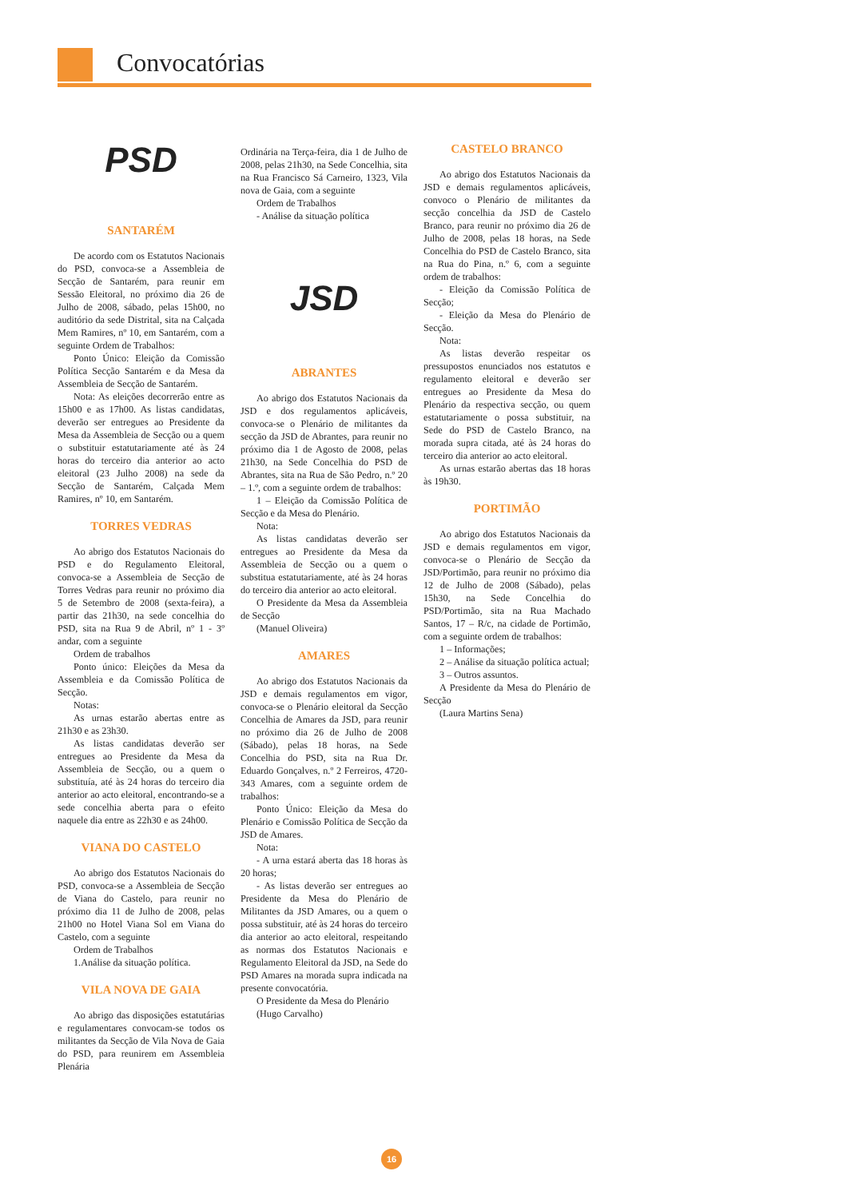Convocatórias
PSD
SANTARÉM
De acordo com os Estatutos Nacionais do PSD, convoca-se a Assembleia de Secção de Santarém, para reunir em Sessão Eleitoral, no próximo dia 26 de Julho de 2008, sábado, pelas 15h00, no auditório da sede Distrital, sita na Calçada Mem Ramires, nº 10, em Santarém, com a seguinte Ordem de Trabalhos:
Ponto Único: Eleição da Comissão Política Secção Santarém e da Mesa da Assembleia de Secção de Santarém.
Nota: As eleições decorrerão entre as 15h00 e as 17h00. As listas candidatas, deverão ser entregues ao Presidente da Mesa da Assembleia de Secção ou a quem o substituir estatutariamente até às 24 horas do terceiro dia anterior ao acto eleitoral (23 Julho 2008) na sede da Secção de Santarém, Calçada Mem Ramires, nº 10, em Santarém.
TORRES VEDRAS
Ao abrigo dos Estatutos Nacionais do PSD e do Regulamento Eleitoral, convoca-se a Assembleia de Secção de Torres Vedras para reunir no próximo dia 5 de Setembro de 2008 (sexta-feira), a partir das 21h30, na sede concelhia do PSD, sita na Rua 9 de Abril, nº 1 - 3º andar, com a seguinte
Ordem de trabalhos
Ponto único: Eleições da Mesa da Assembleia e da Comissão Política de Secção.
Notas:
As urnas estarão abertas entre as 21h30 e as 23h30.
As listas candidatas deverão ser entregues ao Presidente da Mesa da Assembleia de Secção, ou a quem o substituía, até às 24 horas do terceiro dia anterior ao acto eleitoral, encontrando-se a sede concelhia aberta para o efeito naquele dia entre as 22h30 e as 24h00.
VIANA DO CASTELO
Ao abrigo dos Estatutos Nacionais do PSD, convoca-se a Assembleia de Secção de Viana do Castelo, para reunir no próximo dia 11 de Julho de 2008, pelas 21h00 no Hotel Viana Sol em Viana do Castelo, com a seguinte
Ordem de Trabalhos
1.Análise da situação política.
VILA NOVA DE GAIA
Ao abrigo das disposições estatutárias e regulamentares convocam-se todos os militantes da Secção de Vila Nova de Gaia do PSD, para reunirem em Assembleia Plenária
Ordinária na Terça-feira, dia 1 de Julho de 2008, pelas 21h30, na Sede Concelhia, sita na Rua Francisco Sá Carneiro, 1323, Vila nova de Gaia, com a seguinte
Ordem de Trabalhos
- Análise da situação política
JSD
ABRANTES
Ao abrigo dos Estatutos Nacionais da JSD e dos regulamentos aplicáveis, convoca-se o Plenário de militantes da secção da JSD de Abrantes, para reunir no próximo dia 1 de Agosto de 2008, pelas 21h30, na Sede Concelhia do PSD de Abrantes, sita na Rua de São Pedro, n.º 20 – 1.º, com a seguinte ordem de trabalhos:
1 – Eleição da Comissão Política de Secção e da Mesa do Plenário.
Nota:
As listas candidatas deverão ser entregues ao Presidente da Mesa da Assembleia de Secção ou a quem o substitua estatutariamente, até às 24 horas do terceiro dia anterior ao acto eleitoral.
O Presidente da Mesa da Assembleia de Secção
(Manuel Oliveira)
AMARES
Ao abrigo dos Estatutos Nacionais da JSD e demais regulamentos em vigor, convoca-se o Plenário eleitoral da Secção Concelhia de Amares da JSD, para reunir no próximo dia 26 de Julho de 2008 (Sábado), pelas 18 horas, na Sede Concelhia do PSD, sita na Rua Dr. Eduardo Gonçalves, n.º 2 Ferreiros, 4720-343 Amares, com a seguinte ordem de trabalhos:
Ponto Único: Eleição da Mesa do Plenário e Comissão Política de Secção da JSD de Amares.
Nota:
- A urna estará aberta das 18 horas às 20 horas;
- As listas deverão ser entregues ao Presidente da Mesa do Plenário de Militantes da JSD Amares, ou a quem o possa substituir, até às 24 horas do terceiro dia anterior ao acto eleitoral, respeitando as normas dos Estatutos Nacionais e Regulamento Eleitoral da JSD, na Sede do PSD Amares na morada supra indicada na presente convocatória.
O Presidente da Mesa do Plenário
(Hugo Carvalho)
CASTELO BRANCO
Ao abrigo dos Estatutos Nacionais da JSD e demais regulamentos aplicáveis, convoco o Plenário de militantes da secção concelhia da JSD de Castelo Branco, para reunir no próximo dia 26 de Julho de 2008, pelas 18 horas, na Sede Concelhia do PSD de Castelo Branco, sita na Rua do Pina, n.º 6, com a seguinte ordem de trabalhos:
- Eleição da Comissão Política de Secção;
- Eleição da Mesa do Plenário de Secção.
Nota:
As listas deverão respeitar os pressupostos enunciados nos estatutos e regulamento eleitoral e deverão ser entregues ao Presidente da Mesa do Plenário da respectiva secção, ou quem estatutariamente o possa substituir, na Sede do PSD de Castelo Branco, na morada supra citada, até às 24 horas do terceiro dia anterior ao acto eleitoral.
As urnas estarão abertas das 18 horas às 19h30.
PORTIMÃO
Ao abrigo dos Estatutos Nacionais da JSD e demais regulamentos em vigor, convoca-se o Plenário de Secção da JSD/Portimão, para reunir no próximo dia 12 de Julho de 2008 (Sábado), pelas 15h30, na Sede Concelhia do PSD/Portimão, sita na Rua Machado Santos, 17 – R/c, na cidade de Portimão, com a seguinte ordem de trabalhos:
1 – Informações;
2 – Análise da situação política actual;
3 – Outros assuntos.
A Presidente da Mesa do Plenário de Secção
(Laura Martins Sena)
16